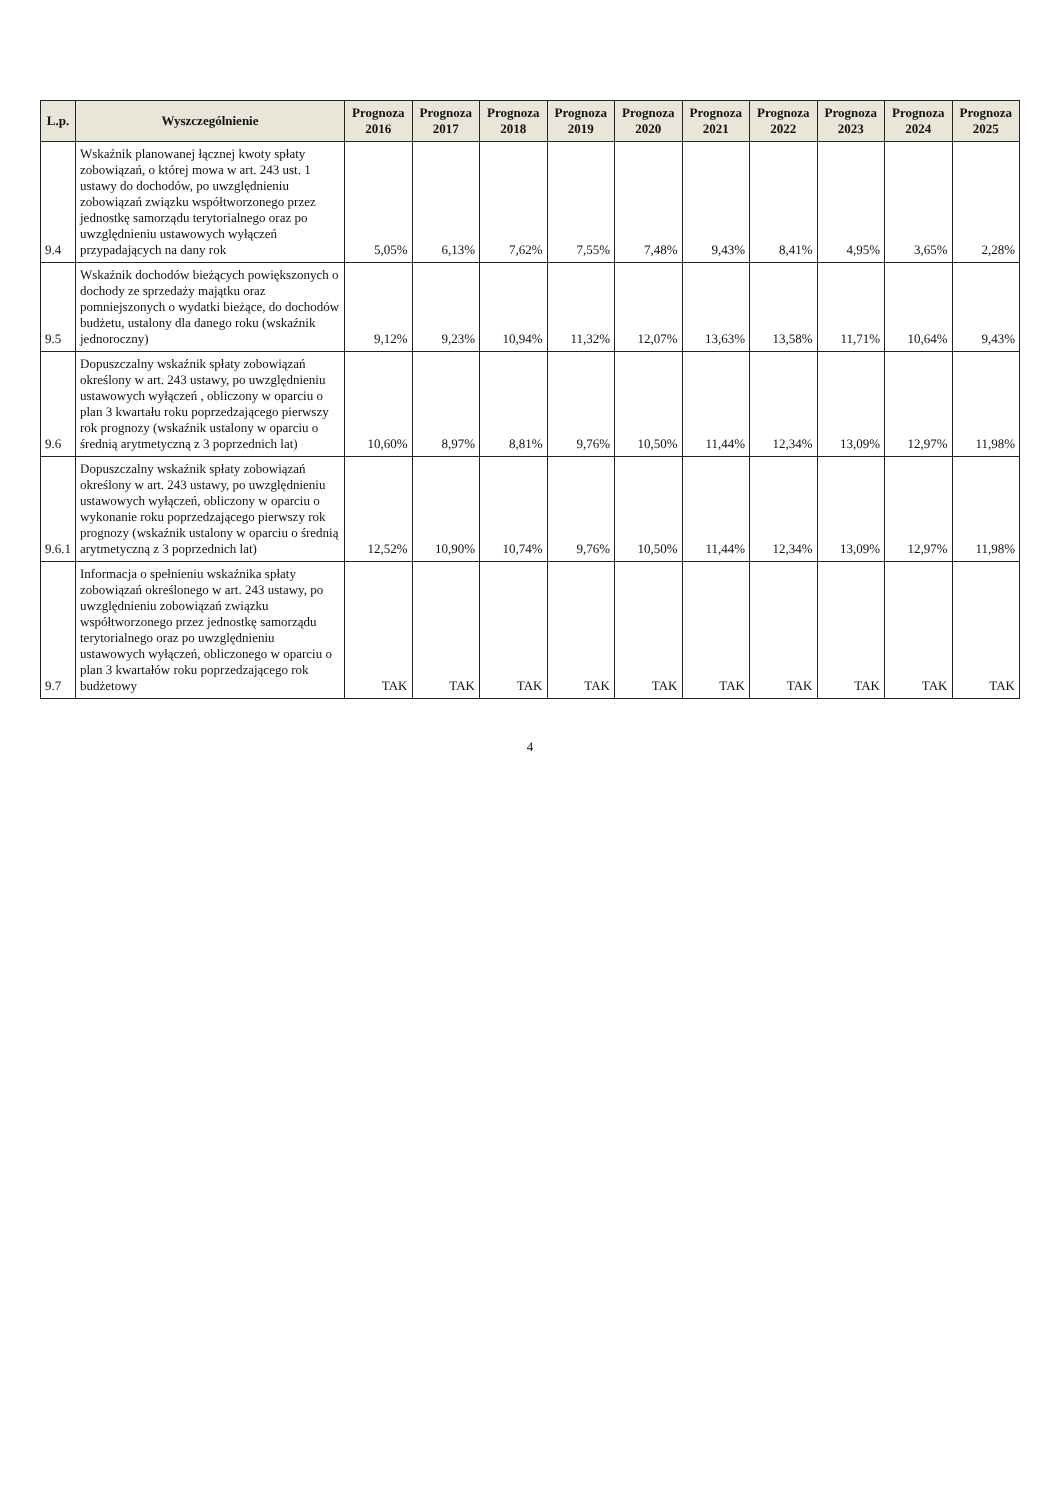| L.p. | Wyszczególnienie | Prognoza 2016 | Prognoza 2017 | Prognoza 2018 | Prognoza 2019 | Prognoza 2020 | Prognoza 2021 | Prognoza 2022 | Prognoza 2023 | Prognoza 2024 | Prognoza 2025 |
| --- | --- | --- | --- | --- | --- | --- | --- | --- | --- | --- | --- |
| 9.4 | Wskaźnik planowanej łącznej kwoty spłaty zobowiązań, o której mowa w art. 243 ust. 1 ustawy do dochodów, po uwzględnieniu zobowiązań związku współtworzonego przez jednostkę samorządu terytorialnego oraz po uwzględnieniu ustawowych wyłączeń przypadających na dany rok | 5,05% | 6,13% | 7,62% | 7,55% | 7,48% | 9,43% | 8,41% | 4,95% | 3,65% | 2,28% |
| 9.5 | Wskaźnik dochodów bieżących powiększonych o dochody ze sprzedaży majątku oraz pomniejszonych o wydatki bieżące, do dochodów budżetu, ustalony dla danego roku (wskaźnik jednoroczny) | 9,12% | 9,23% | 10,94% | 11,32% | 12,07% | 13,63% | 13,58% | 11,71% | 10,64% | 9,43% |
| 9.6 | Dopuszczalny wskaźnik spłaty zobowiązań określony w art. 243 ustawy, po uwzględnieniu ustawowych wyłączeń , obliczony w oparciu o plan 3 kwartału roku poprzedzającego pierwszy rok prognozy (wskaźnik ustalony w oparciu o średnią arytmetyczną z 3 poprzednich lat) | 10,60% | 8,97% | 8,81% | 9,76% | 10,50% | 11,44% | 12,34% | 13,09% | 12,97% | 11,98% |
| 9.6.1 | Dopuszczalny wskaźnik spłaty zobowiązań określony w art. 243 ustawy, po uwzględnieniu ustawowych wyłączeń, obliczony w oparciu o wykonanie roku poprzedzającego pierwszy rok prognozy (wskaźnik ustalony w oparciu o średnią arytmetyczną z 3 poprzednich lat) | 12,52% | 10,90% | 10,74% | 9,76% | 10,50% | 11,44% | 12,34% | 13,09% | 12,97% | 11,98% |
| 9.7 | Informacja o spełnieniu wskaźnika spłaty zobowiązań określonego w art. 243 ustawy, po uwzględnieniu zobowiązań związku współtworzonego przez jednostkę samorządu terytorialnego oraz po uwzględnieniu ustawowych wyłączeń, obliczonego w oparciu o plan 3 kwartałów roku poprzedzającego rok budżetowy | TAK | TAK | TAK | TAK | TAK | TAK | TAK | TAK | TAK | TAK |
4